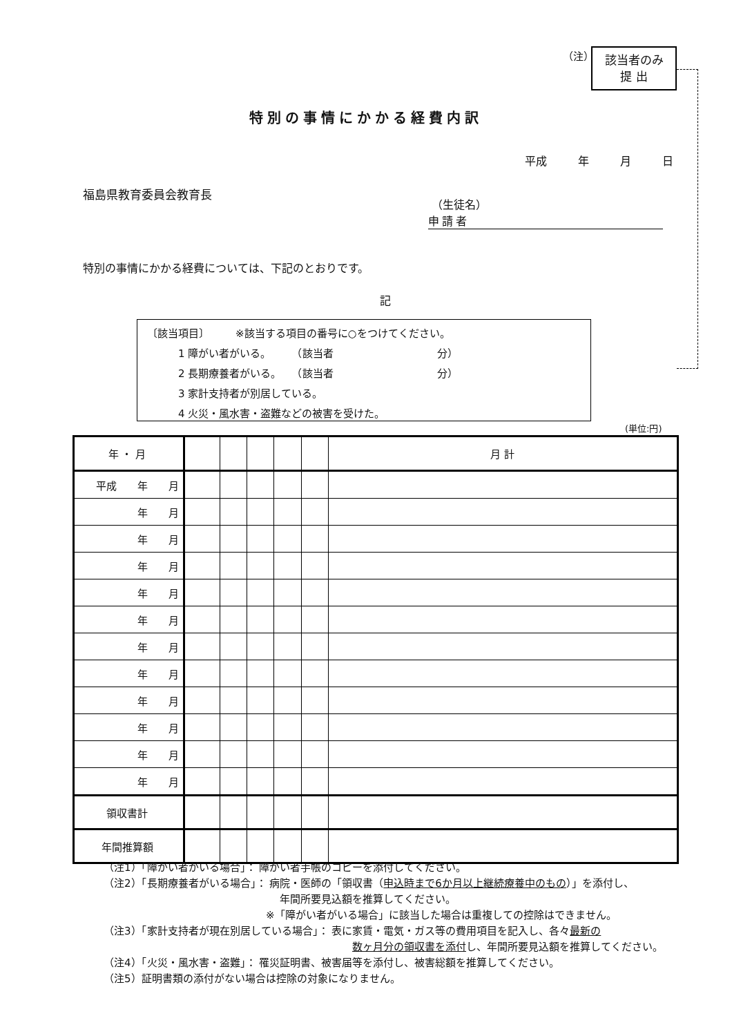（注）
該当者のみ
提 出
特別の事情にかかる経費内訳
平成 年 月 日
福島県教育委員会教育長
（生徒名）
申請者
特別の事情にかかる経費については、下記のとおりです。
記
〔該当項目〕　　　※該当する項目の番号に○をつけてください。
　　　1 障がい者がいる。　　　（該当者　　　　　　　　　　分）
　　　2 長期療養者がいる。　　（該当者　　　　　　　　　　分）
　　　3 家計支持者が別居している。
　　　4 火災・風水害・盗難などの被害を受けた。
(単位:円)
| 年 ・ 月 | | | | | | 月 計 |
| --- | --- | --- | --- | --- | --- | --- |
| 平成 年 月 | | | | | | |
| 年 月 | | | | | | |
| 年 月 | | | | | | |
| 年 月 | | | | | | |
| 年 月 | | | | | | |
| 年 月 | | | | | | |
| 年 月 | | | | | | |
| 年 月 | | | | | | |
| 年 月 | | | | | | |
| 年 月 | | | | | | |
| 年 月 | | | | | | |
| 年 月 | | | | | | |
| 領収書計 | | | | | | |
| 年間推算額 | | | | | | |
（注1）「障がい者がいる場合」： 障がい者手帳のコピーを添付してください。
（注2）「長期療養者がいる場合」： 病院・医師の「領収書（申込時まで6か月以上継続療養中のもの）」を添付し、
年間所要見込額を推算してください。
※「障がい者がいる場合」に該当した場合は重複しての控除はできません。
（注3）「家計支持者が現在別居している場合」： 表に家賃・電気・ガス等の費用項目を記入し、各々最新の
数ヶ月分の領収書を添付し、年間所要見込額を推算してください。
（注4）「火災・風水害・盗難」： 罹災証明書、被害届等を添付し、被害総額を推算してください。
（注5）証明書類の添付がない場合は控除の対象になりません。